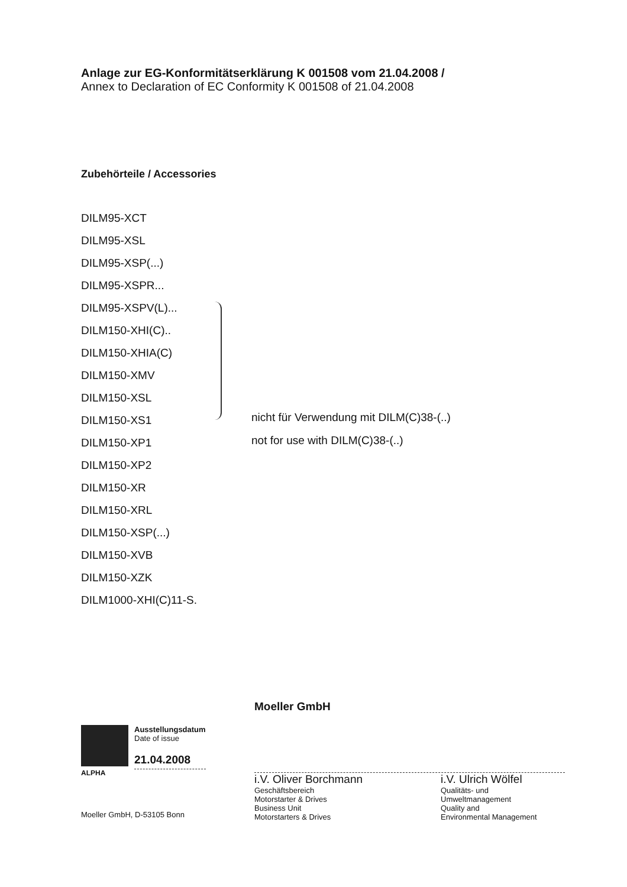Anlage zur EG-Konformitätserklärung K 001508 vom 21.04.2008 /
Annex to Declaration of EC Conformity K 001508 of 21.04.2008
Zubehörteile / Accessories
DILM95-XCT
DILM95-XSL
DILM95-XSP(...)
DILM95-XSPR...
DILM95-XSPV(L)...
DILM150-XHI(C)..
DILM150-XHIA(C)
DILM150-XMV
DILM150-XSL
DILM150-XS1
DILM150-XP1
DILM150-XP2
DILM150-XR
DILM150-XRL
DILM150-XSP(...)
DILM150-XVB
DILM150-XZK
DILM1000-XHI(C)11-S.
nicht für Verwendung mit DILM(C)38-(..)
not for use with DILM(C)38-(..)
ALPHA Ausstellungsdatum
Date of issue
21.04.2008
Moeller GmbH, D-53105 Bonn
Moeller GmbH
i.V. Oliver Borchmann
Geschäftsbereich
Motorstarter & Drives
Business Unit
Motorstarters & Drives
i.V. Ulrich Wölfel
Qualitäts- und
Umweltmanagement
Quality and
Environmental Management